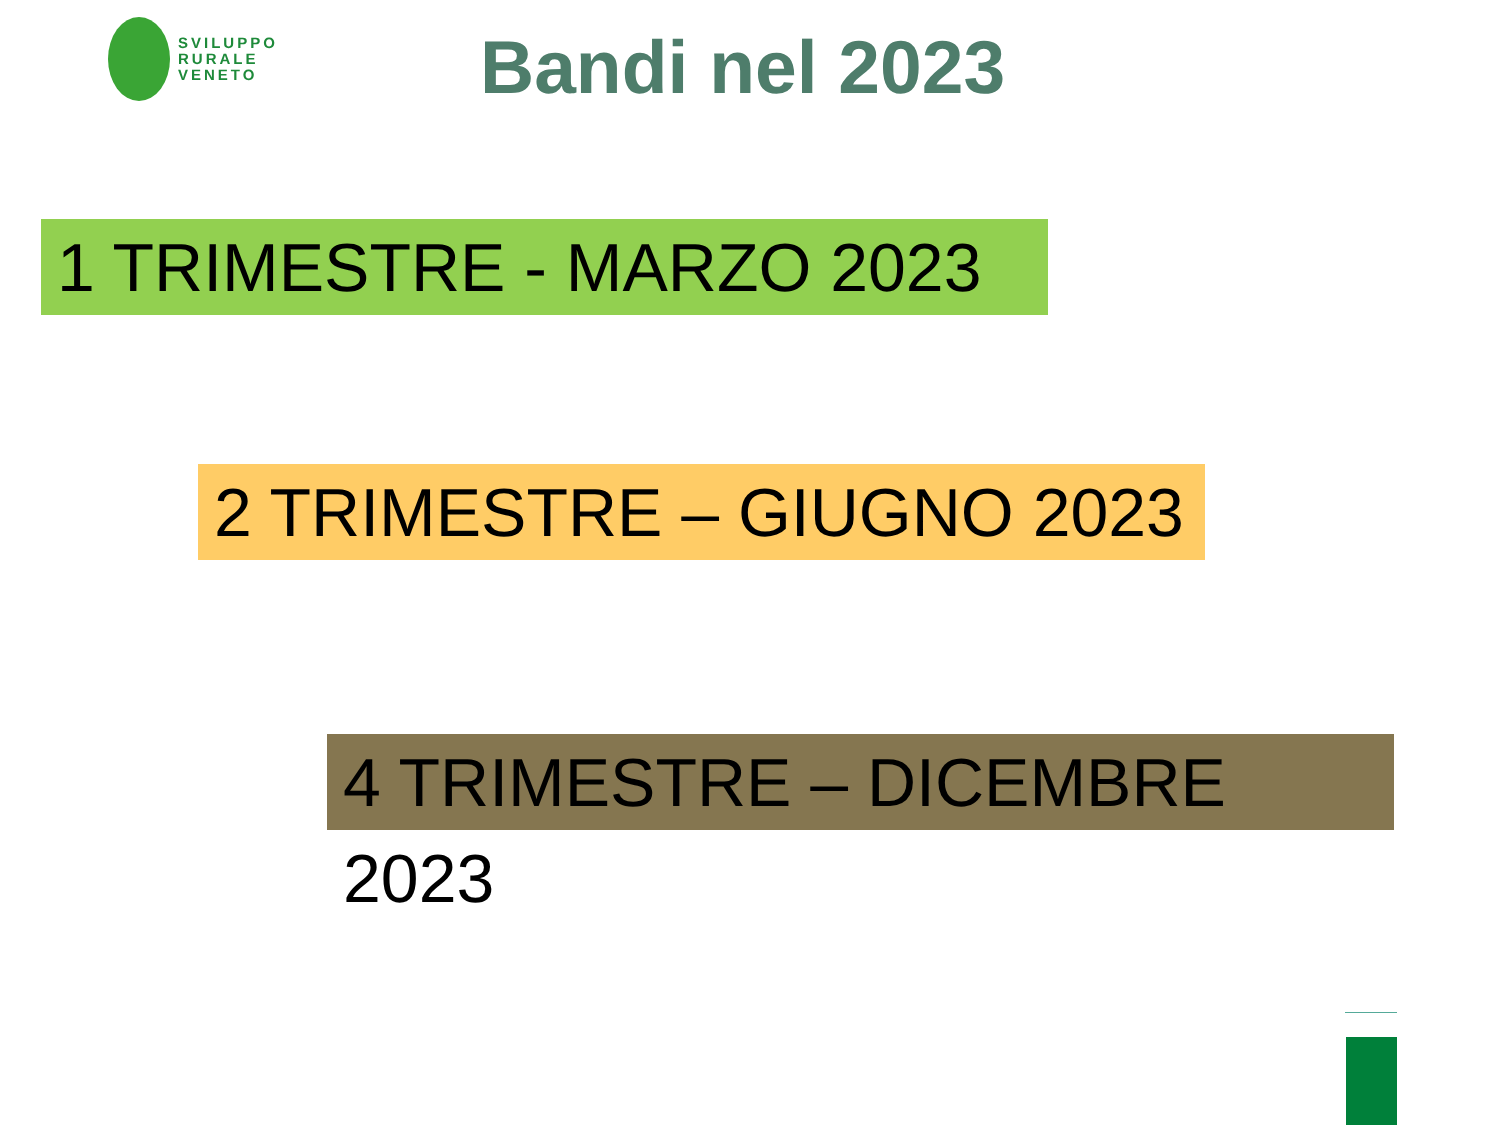SVILUPPO
RURALE
VENETO
Bandi nel 2023
1 TRIMESTRE - MARZO 2023
2 TRIMESTRE – GIUGNO 2023
4 TRIMESTRE – DICEMBRE 2023